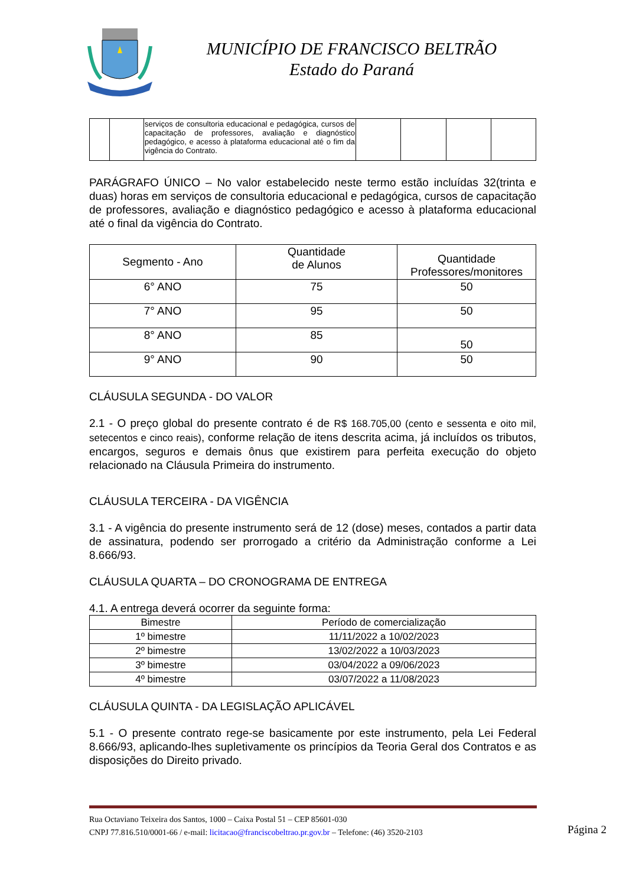MUNICÍPIO DE FRANCISCO BELTRÃO
Estado do Paraná
| | | serviços de consultoria educacional e pedagógica, cursos de capacitação de professores, avaliação e diagnóstico pedagógico, e acesso à plataforma educacional até o fim da vigência do Contrato. | | | | |
PARÁGRAFO ÚNICO – No valor estabelecido neste termo estão incluídas 32(trinta e duas) horas em serviços de consultoria educacional e pedagógica, cursos de capacitação de professores, avaliação e diagnóstico pedagógico e acesso à plataforma educacional até o final da vigência do Contrato.
| Segmento - Ano | Quantidade de Alunos | Quantidade Professores/monitores |
| --- | --- | --- |
| 6° ANO | 75 | 50 |
| 7° ANO | 95 | 50 |
| 8° ANO | 85 | 50 |
| 9° ANO | 90 | 50 |
CLÁUSULA SEGUNDA - DO VALOR
2.1 - O preço global do presente contrato é de R$ 168.705,00 (cento e sessenta e oito mil, setecentos e cinco reais), conforme relação de itens descrita acima, já incluídos os tributos, encargos, seguros e demais ônus que existirem para perfeita execução do objeto relacionado na Cláusula Primeira do instrumento.
CLÁUSULA TERCEIRA - DA VIGÊNCIA
3.1 - A vigência do presente instrumento será de 12 (dose) meses, contados a partir data de assinatura, podendo ser prorrogado a critério da Administração conforme a Lei 8.666/93.
CLÁUSULA QUARTA – DO CRONOGRAMA DE ENTREGA
4.1. A entrega deverá ocorrer da seguinte forma:
| Bimestre | Período de comercialização |
| --- | --- |
| 1º bimestre | 11/11/2022 a 10/02/2023 |
| 2º bimestre | 13/02/2022 a 10/03/2023 |
| 3º bimestre | 03/04/2022 a 09/06/2023 |
| 4º bimestre | 03/07/2022 a 11/08/2023 |
CLÁUSULA QUINTA - DA LEGISLAÇÃO APLICÁVEL
5.1 - O presente contrato rege-se basicamente por este instrumento, pela Lei Federal 8.666/93, aplicando-lhes supletivamente os princípios da Teoria Geral dos Contratos e as disposições do Direito privado.
Rua Octaviano Teixeira dos Santos, 1000 – Caixa Postal 51 – CEP 85601-030
CNPJ 77.816.510/0001-66 / e-mail: licitacao@franciscobeltrao.pr.gov.br – Telefone: (46) 3520-2103
Página 2